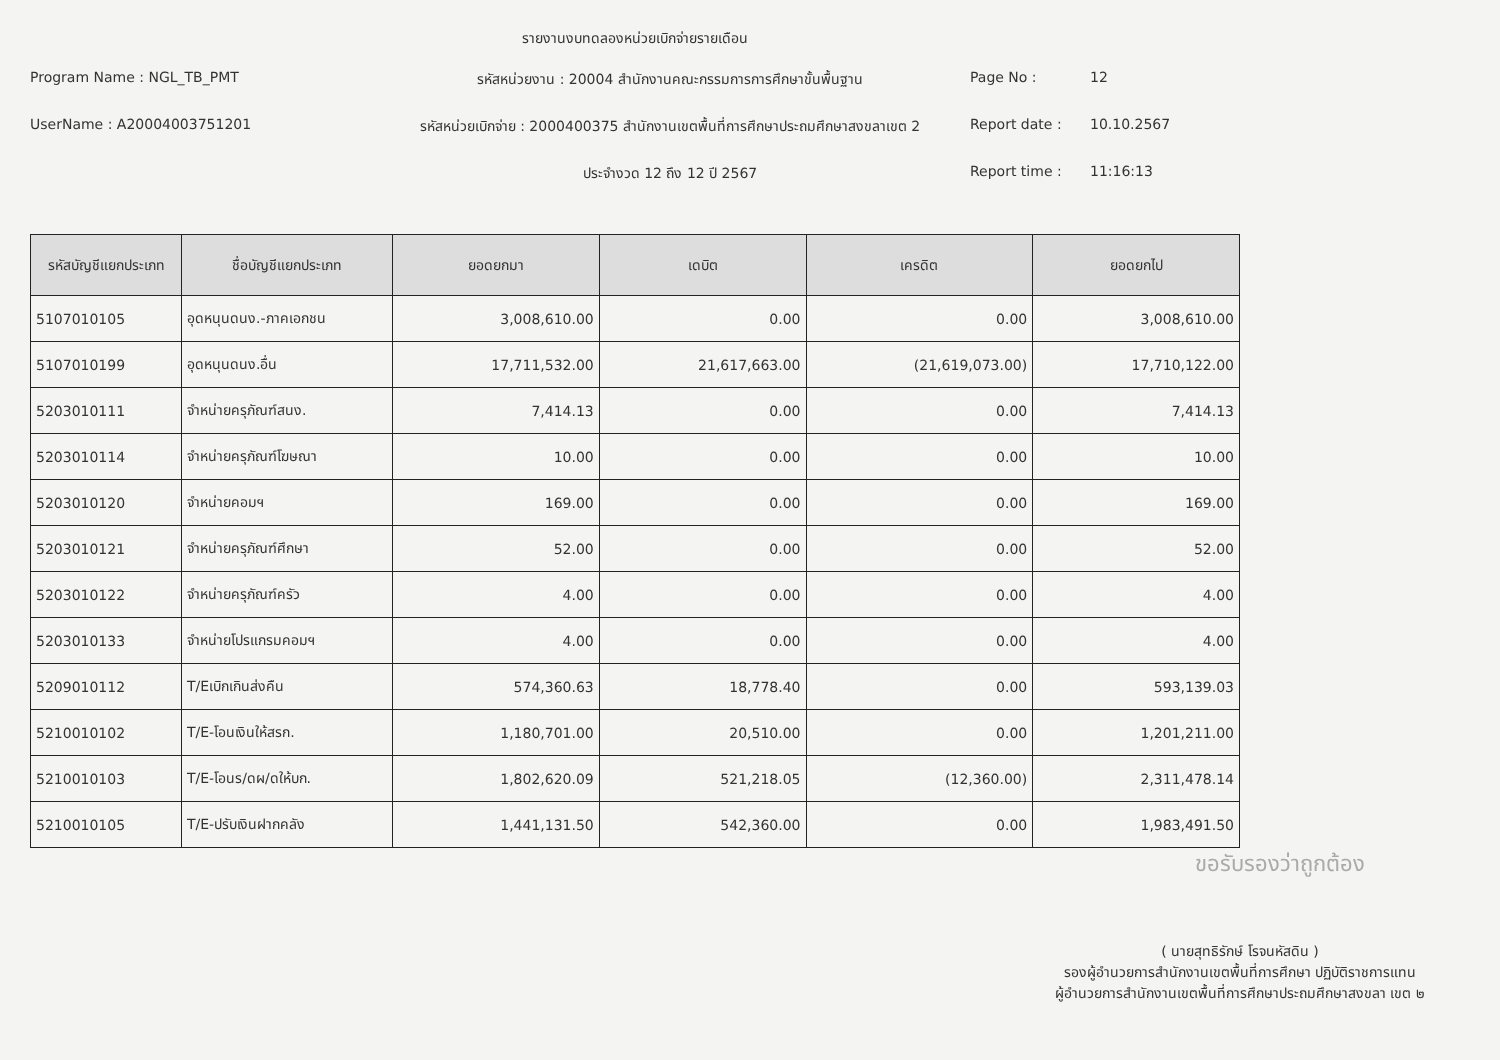รายงานงบทดลองหน่วยเบิกจ่ายรายเดือน
Program Name : NGL_TB_PMT
รหัสหน่วยงาน : 20004 สำนักงานคณะกรรมการการศึกษาขั้นพื้นฐาน
Page No :
12
UserName : A20004003751201
รหัสหน่วยเบิกจ่าย : 2000400375 สำนักงานเขตพื้นที่การศึกษาประถมศึกษาสงขลาเขต 2
Report date :
10.10.2567
ประจำงวด 12 ถึง 12 ปี 2567
Report time :
11:16:13
| รหัสบัญชีแยกประเภท | ชื่อบัญชีแยกประเภท | ยอดยกมา | เดบิต | เครดิต | ยอดยกไป |
| --- | --- | --- | --- | --- | --- |
| 5107010105 | อุดหนุนดนง.-ภาคเอกชน | 3,008,610.00 | 0.00 | 0.00 | 3,008,610.00 |
| 5107010199 | อุดหนุนดนง.อื่น | 17,711,532.00 | 21,617,663.00 | (21,619,073.00) | 17,710,122.00 |
| 5203010111 | จำหน่ายครุภัณฑ์สนง. | 7,414.13 | 0.00 | 0.00 | 7,414.13 |
| 5203010114 | จำหน่ายครุภัณฑ์โฆษณา | 10.00 | 0.00 | 0.00 | 10.00 |
| 5203010120 | จำหน่ายคอมฯ | 169.00 | 0.00 | 0.00 | 169.00 |
| 5203010121 | จำหน่ายครุภัณฑ์ศึกษา | 52.00 | 0.00 | 0.00 | 52.00 |
| 5203010122 | จำหน่ายครุภัณฑ์ครัว | 4.00 | 0.00 | 0.00 | 4.00 |
| 5203010133 | จำหน่ายโปรแกรมคอมฯ | 4.00 | 0.00 | 0.00 | 4.00 |
| 5209010112 | T/Eเบิกเกินส่งคืน | 574,360.63 | 18,778.40 | 0.00 | 593,139.03 |
| 5210010102 | T/E-โอนเงินให้สรก. | 1,180,701.00 | 20,510.00 | 0.00 | 1,201,211.00 |
| 5210010103 | T/E-โอนร/ดผ/ดให้บก. | 1,802,620.09 | 521,218.05 | (12,360.00) | 2,311,478.14 |
| 5210010105 | T/E-ปรับเงินฝากคลัง | 1,441,131.50 | 542,360.00 | 0.00 | 1,983,491.50 |
ขอรับรองว่าถูกต้อง
( นายสุทธิรักษ์ โรจนหัสดิน )
รองผู้อำนวยการสำนักงานเขตพื้นที่การศึกษา ปฏิบัติราชการแทน
ผู้อำนวยการสำนักงานเขตพื้นที่การศึกษาประถมศึกษาสงขลา เขต ๒